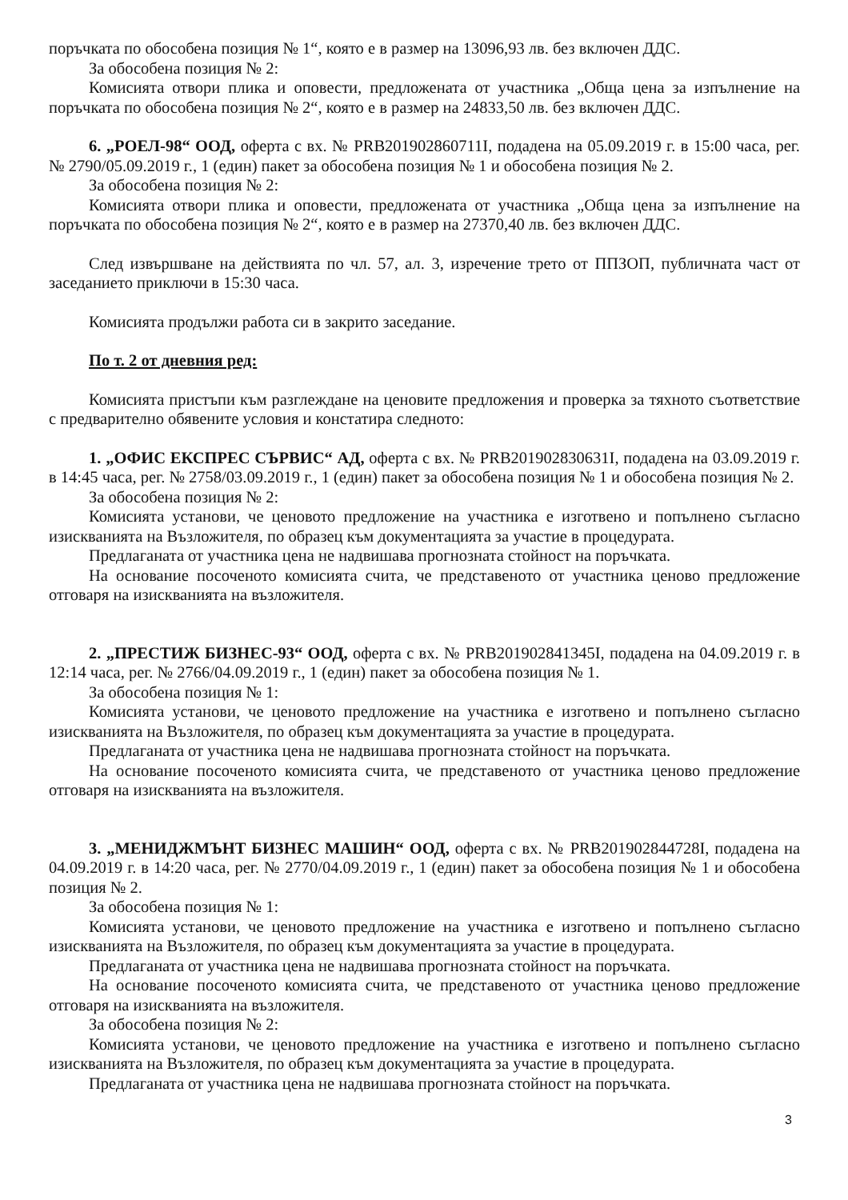поръчката по обособена позиция № 1“, която е в размер на 13096,93 лв. без включен ДДС.
За обособена позиция № 2:
Комисията отвори плика и оповести, предложената от участника „Обща цена за изпълнение на поръчката по обособена позиция № 2“, която е в размер на 24833,50 лв. без включен ДДС.
6. „РОЕЛ-98“ ООД, оферта с вх. № PRB201902860711I, подадена на 05.09.2019 г. в 15:00 часа, рег. № 2790/05.09.2019 г., 1 (един) пакет за обособена позиция № 1 и обособена позиция № 2.
За обособена позиция № 2:
Комисията отвори плика и оповести, предложената от участника „Обща цена за изпълнение на поръчката по обособена позиция № 2“, която е в размер на 27370,40 лв. без включен ДДС.
След извършване на действията по чл. 57, ал. 3, изречение трето от ППЗОП, публичната част от заседанието приключи в 15:30 часа.
Комисията продължи работа си в закрито заседание.
По т. 2 от дневния ред:
Комисията пристъпи към разглеждане на ценовите предложения и проверка за тяхното съответствие с предварително обявените условия и констатира следното:
1. „ОФИС ЕКСПРЕС СЪРВИС“ АД, оферта с вх. № PRB201902830631I, подадена на 03.09.2019 г. в 14:45 часа, рег. № 2758/03.09.2019 г., 1 (един) пакет за обособена позиция № 1 и обособена позиция № 2.
За обособена позиция № 2:
Комисията установи, че ценовото предложение на участника е изготвено и попълнено съгласно изискванията на Възложителя, по образец към документацията за участие в процедурата.
Предлаганата от участника цена не надвишава прогнозната стойност на поръчката.
На основание посоченото комисията счита, че представеното от участника ценово предложение отговаря на изискванията на възложителя.
2. „ПРЕСТИЖ БИЗНЕС-93“ ООД, оферта с вх. № PRB201902841345I, подадена на 04.09.2019 г. в 12:14 часа, рег. № 2766/04.09.2019 г., 1 (един) пакет за обособена позиция № 1.
За обособена позиция № 1:
Комисията установи, че ценовото предложение на участника е изготвено и попълнено съгласно изискванията на Възложителя, по образец към документацията за участие в процедурата.
Предлаганата от участника цена не надвишава прогнозната стойност на поръчката.
На основание посоченото комисията счита, че представеното от участника ценово предложение отговаря на изискванията на възложителя.
3. „МЕНИДЖМЪНТ БИЗНЕС МАШИН“ ООД, оферта с вх. № PRB201902844728I, подадена на 04.09.2019 г. в 14:20 часа, рег. № 2770/04.09.2019 г., 1 (един) пакет за обособена позиция № 1 и обособена позиция № 2.
За обособена позиция № 1:
Комисията установи, че ценовото предложение на участника е изготвено и попълнено съгласно изискванията на Възложителя, по образец към документацията за участие в процедурата.
Предлаганата от участника цена не надвишава прогнозната стойност на поръчката.
На основание посоченото комисията счита, че представеното от участника ценово предложение отговаря на изискванията на възложителя.
За обособена позиция № 2:
Комисията установи, че ценовото предложение на участника е изготвено и попълнено съгласно изискванията на Възложителя, по образец към документацията за участие в процедурата.
Предлаганата от участника цена не надвишава прогнозната стойност на поръчката.
3